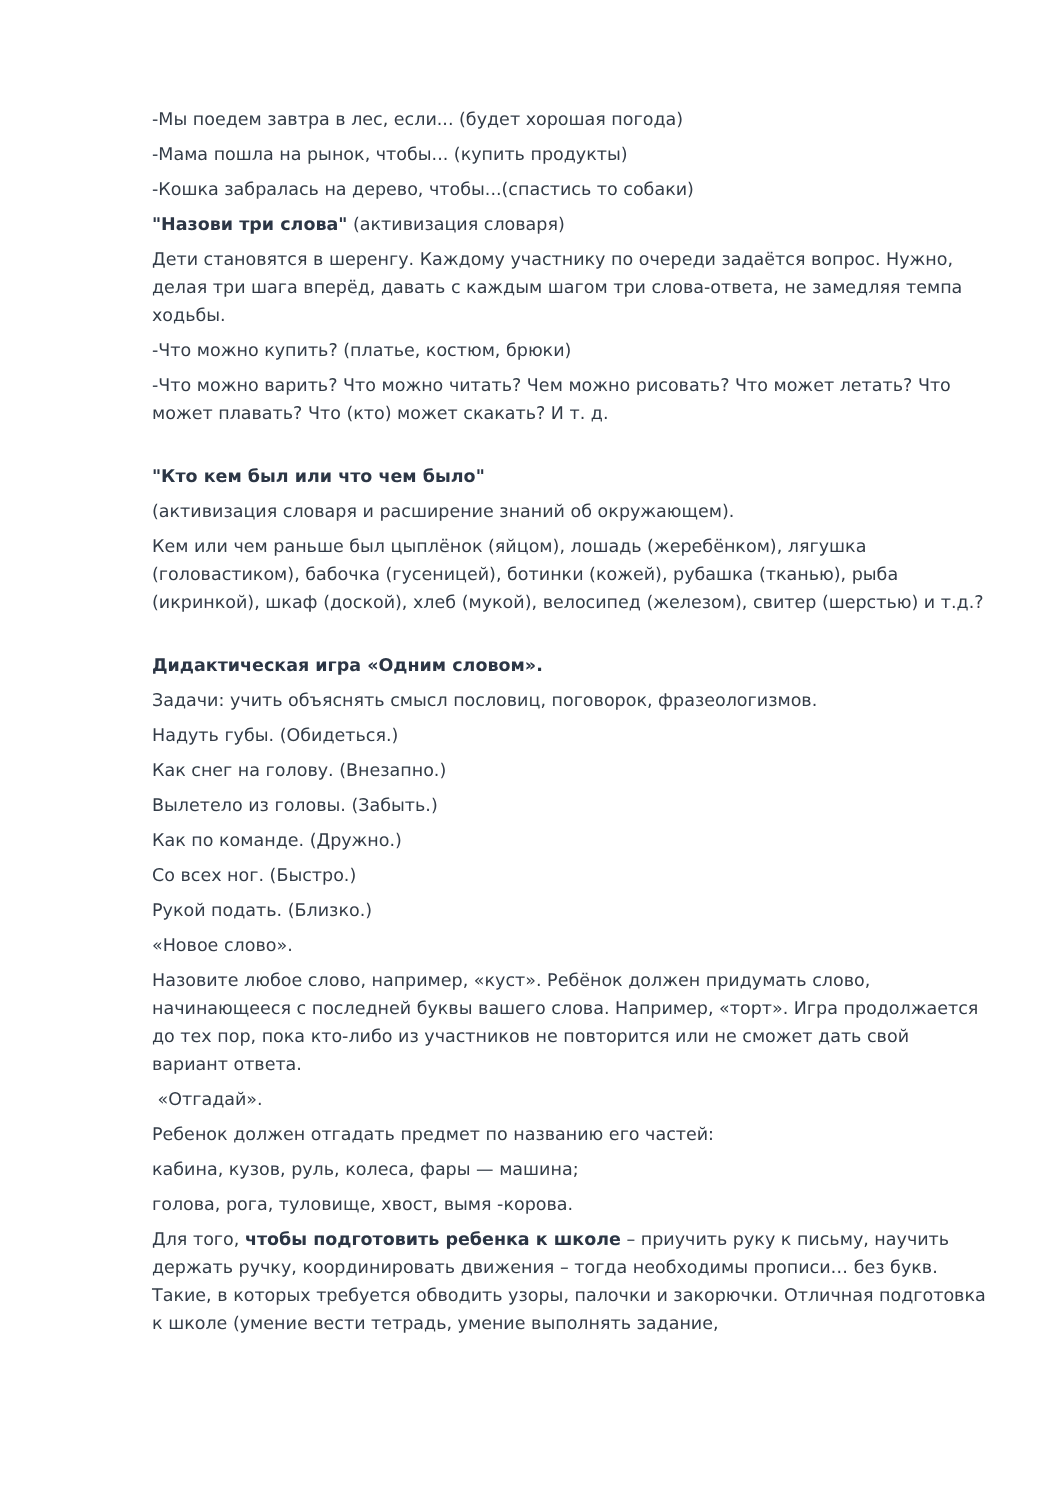-Мы поедем завтра в лес, если... (будет хорошая погода)
-Мама пошла на рынок, чтобы... (купить продукты)
-Кошка забралась на дерево, чтобы...(спастись то собаки)
"Назови три слова" (активизация словаря)
Дети становятся в шеренгу. Каждому участнику по очереди задаётся вопрос. Нужно, делая три шага вперёд, давать с каждым шагом три слова-ответа, не замедляя темпа ходьбы.
-Что можно купить? (платье, костюм, брюки)
-Что можно варить? Что можно читать? Чем можно рисовать? Что может летать? Что может плавать? Что (кто) может скакать? И т. д.
"Кто кем был или что чем было"
(активизация словаря и расширение знаний об окружающем).
Кем или чем раньше был цыплёнок (яйцом), лошадь (жеребёнком), лягушка (головастиком), бабочка (гусеницей), ботинки (кожей), рубашка (тканью), рыба (икринкой), шкаф (доской), хлеб (мукой), велосипед (железом), свитер (шерстью) и т.д.?
Дидактическая игра «Одним словом».
Задачи: учить объяснять смысл пословиц, поговорок, фразеологизмов.
Надуть губы. (Обидеться.)
Как снег на голову. (Внезапно.)
Вылетело из головы. (Забыть.)
Как по команде. (Дружно.)
Со всех ног. (Быстро.)
Рукой подать. (Близко.)
«Новое слово».
Назовите любое слово, например, «куст». Ребёнок должен придумать слово, начинающееся с последней буквы вашего слова. Например, «торт». Игра продолжается до тех пор, пока кто-либо из участников не повторится или не сможет дать свой вариант ответа.
«Отгадай».
Ребенок должен отгадать предмет по названию его частей:
кабина, кузов, руль, колеса, фары — машина;
голова, рога, туловище, хвост, вымя -корова.
Для того, чтобы подготовить ребенка к школе – приучить руку к письму, научить держать ручку, координировать движения – тогда необходимы прописи… без букв. Такие, в которых требуется обводить узоры, палочки и закорючки. Отличная подготовка к школе (умение вести тетрадь, умение выполнять задание,